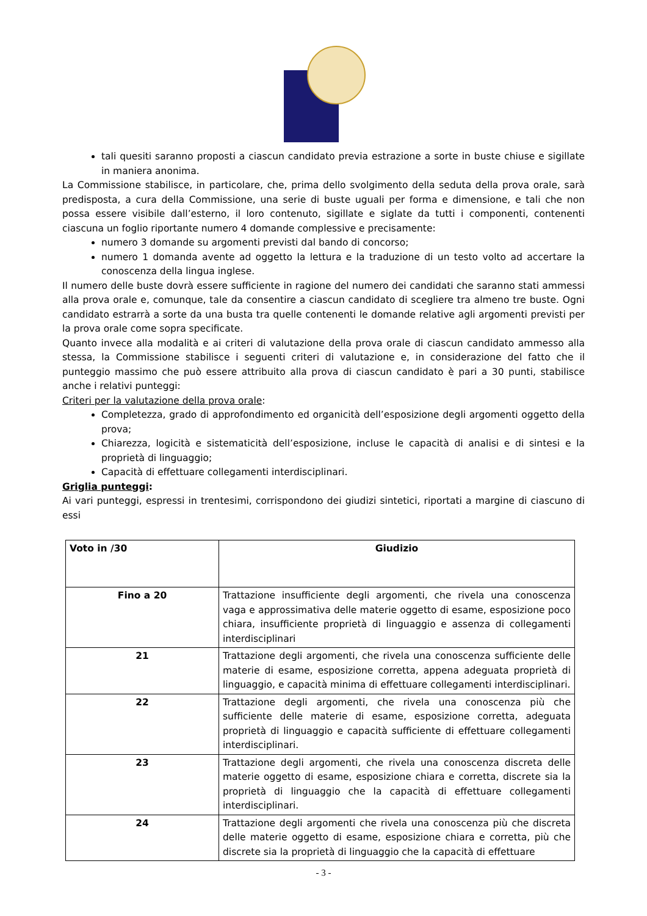tali quesiti saranno proposti a ciascun candidato previa estrazione a sorte in buste chiuse e sigillate in maniera anonima.
La Commissione stabilisce, in particolare, che, prima dello svolgimento della seduta della prova orale, sarà predisposta, a cura della Commissione, una serie di buste uguali per forma e dimensione, e tali che non possa essere visibile dall’esterno, il loro contenuto, sigillate e siglate da tutti i componenti, contenenti ciascuna un foglio riportante numero 4 domande complessive e precisamente:
numero 3 domande su argomenti previsti dal bando di concorso;
numero 1 domanda avente ad oggetto la lettura e la traduzione di un testo volto ad accertare la conoscenza della lingua inglese.
Il numero delle buste dovrà essere sufficiente in ragione del numero dei candidati che saranno stati ammessi alla prova orale e, comunque, tale da consentire a ciascun candidato di scegliere tra almeno tre buste. Ogni candidato estrarrà a sorte da una busta tra quelle contenenti le domande relative agli argomenti previsti per la prova orale come sopra specificate.
Quanto invece alla modalità e ai criteri di valutazione della prova orale di ciascun candidato ammesso alla stessa, la Commissione stabilisce i seguenti criteri di valutazione e, in considerazione del fatto che il punteggio massimo che può essere attribuito alla prova di ciascun candidato è pari a 30 punti, stabilisce anche i relativi punteggi:
Criteri per la valutazione della prova orale:
Completezza, grado di approfondimento ed organicità dell’esposizione degli argomenti oggetto della prova;
Chiarezza, logicità e sistematicità dell’esposizione, incluse le capacità di analisi e di sintesi e la proprietà di linguaggio;
Capacità di effettuare collegamenti interdisciplinari.
Griglia punteggi:
Ai vari punteggi, espressi in trentesimi, corrispondono dei giudizi sintetici, riportati a margine di ciascuno di essi
| Voto in /30 | Giudizio |
| --- | --- |
| Fino a 20 | Trattazione insufficiente degli argomenti, che rivela una conoscenza vaga e approssimativa delle materie oggetto di esame, esposizione poco chiara, insufficiente proprietà di linguaggio e assenza di collegamenti interdisciplinari |
| 21 | Trattazione degli argomenti, che rivela una conoscenza sufficiente delle materie di esame, esposizione corretta, appena adeguata proprietà di linguaggio, e capacità minima di effettuare collegamenti interdisciplinari. |
| 22 | Trattazione degli argomenti, che rivela una conoscenza più che sufficiente delle materie di esame, esposizione corretta, adeguata proprietà di linguaggio e capacità sufficiente di effettuare collegamenti interdisciplinari. |
| 23 | Trattazione degli argomenti, che rivela una conoscenza discreta delle materie oggetto di esame, esposizione chiara e corretta, discrete sia la proprietà di linguaggio che la capacità di effettuare collegamenti interdisciplinari. |
| 24 | Trattazione degli argomenti che rivela una conoscenza più che discreta delle materie oggetto di esame, esposizione chiara e corretta, più che discrete sia la proprietà di linguaggio che la capacità di effettuare |
- 3 -